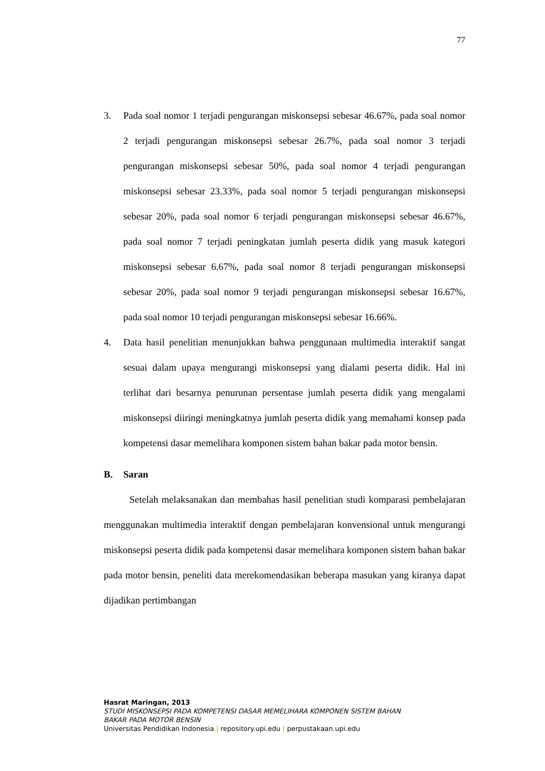77
3. Pada soal nomor 1 terjadi pengurangan miskonsepsi sebesar 46.67%, pada soal nomor 2 terjadi pengurangan miskonsepsi sebesar 26.7%, pada soal nomor 3 terjadi pengurangan miskonsepsi sebesar 50%, pada soal nomor 4 terjadi pengurangan miskonsepsi sebesar 23.33%, pada soal nomor 5 terjadi pengurangan miskonsepsi sebesar 20%, pada soal nomor 6 terjadi pengurangan miskonsepsi sebesar 46.67%, pada soal nomor 7 terjadi peningkatan jumlah peserta didik yang masuk kategori miskonsepsi sebesar 6.67%, pada soal nomor 8 terjadi pengurangan miskonsepsi sebesar 20%, pada soal nomor 9 terjadi pengurangan miskonsepsi sebesar 16.67%, pada soal nomor 10 terjadi pengurangan miskonsepsi sebesar 16.66%.
4. Data hasil penelitian menunjukkan bahwa penggunaan multimedia interaktif sangat sesuai dalam upaya mengurangi miskonsepsi yang dialami peserta didik. Hal ini terlihat dari besarnya penurunan persentase jumlah peserta didik yang mengalami miskonsepsi diiringi meningkatnya jumlah peserta didik yang memahami konsep pada kompetensi dasar memelihara komponen sistem bahan bakar pada motor bensin.
B. Saran
Setelah melaksanakan dan membahas hasil penelitian studi komparasi pembelajaran menggunakan multimedia interaktif dengan pembelajaran konvensional untuk mengurangi miskonsepsi peserta didik pada kompetensi dasar memelihara komponen sistem bahan bakar pada motor bensin, peneliti data merekomendasikan beberapa masukan yang kiranya dapat dijadikan pertimbangan
Hasrat Maringan, 2013
STUDI MISKONSEPSI PADA KOMPETENSI DASAR MEMELIHARA KOMPONEN SISTEM BAHAN
BAKAR PADA MOTOR BENSIN
Universitas Pendidikan Indonesia | repository.upi.edu | perpustakaan.upi.edu